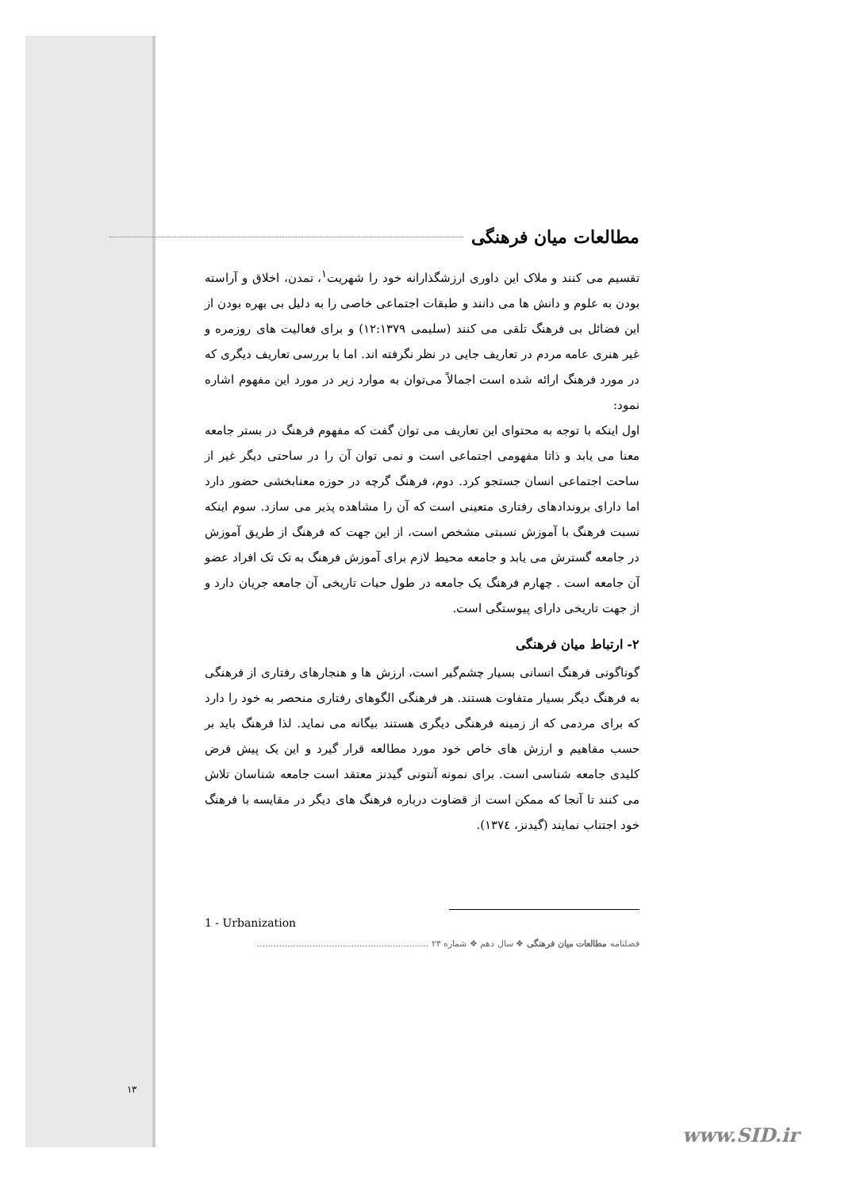مطالعات میان فرهنگی
تقسیم می کنند و ملاک این داوری ارزشگذارانه خود را شهریت<sup>۱</sup>، تمدن، اخلاق و آراسته بودن به علوم و دانش ها می دانند و طبقات اجتماعی خاصی را به دلیل بی بهره بودن از این فضائل بی فرهنگ تلقی می کنند (سلیمی ۱۲:۱۳۷۹) و برای فعالیت های روزمره و غیر هنری عامه مردم در تعاریف جایی در نظر نگرفته اند. اما با بررسی تعاریف دیگری که در مورد فرهنگ ارائه شده است اجمالاً می‌توان به موارد زیر در مورد این مفهوم اشاره نمود:
اول اینکه با توجه به محتوای این تعاریف می توان گفت که مفهوم فرهنگ در بستر جامعه معنا می یابد و ذاتا مفهومی اجتماعی است و نمی توان آن را در ساحتی دیگر غیر از ساحت اجتماعی انسان جستجو کرد. دوم، فرهنگ گرچه در حوزه معنابخشی حضور دارد اما دارای بروندادهای رفتاری متعینی است که آن را مشاهده پذیر می سازد. سوم اینکه نسبت فرهنگ با آموزش نسبتی مشخص است، از این جهت که فرهنگ از طریق آموزش در جامعه گسترش می یابد و جامعه محیط لازم برای آموزش فرهنگ به تک تک افراد عضو آن جامعه است . چهارم فرهنگ یک جامعه در طول حیات تاریخی آن جامعه جریان دارد و از جهت تاریخی دارای پیوستگی است.
۲- ارتباط میان فرهنگی
گوناگونی فرهنگ انسانی بسیار چشم‌گیر است، ارزش ها و هنجارهای رفتاری از فرهنگی به فرهنگ دیگر بسیار متفاوت هستند. هر فرهنگی الگوهای رفتاری منحصر به خود را دارد که برای مردمی که از زمینه فرهنگی دیگری هستند بیگانه می نماید. لذا فرهنگ باید بر حسب مفاهیم و ارزش های خاص خود مورد مطالعه قرار گیرد و این یک پیش فرض کلیدی جامعه شناسی است. برای نمونه آنتونی گیدنز معتقد است جامعه شناسان تلاش می کنند تا آنجا که ممکن است از قضاوت درباره فرهنگ های دیگر در مقایسه با فرهنگ خود اجتناب نمایند (گیدنز، ۱۳۷٤).
1 - Urbanization
فصلنامه مطالعات میان فرهنگی ❖ سال دهم ❖ شماره ۲۴ ..............................................................
۱۳
www.SID.ir